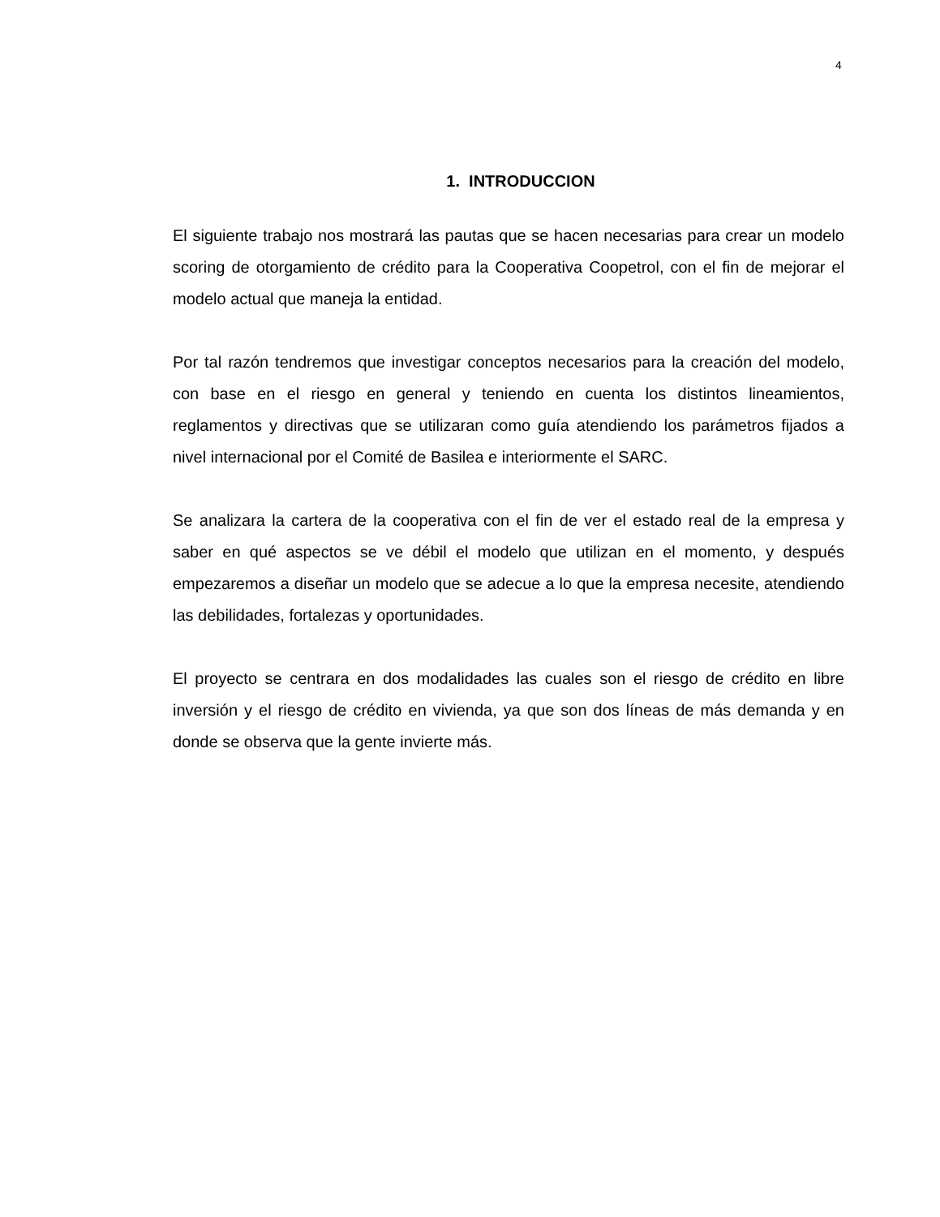4
1. INTRODUCCION
El siguiente trabajo nos mostrará las pautas que se hacen necesarias para crear un modelo scoring de otorgamiento de crédito para la Cooperativa Coopetrol, con el fin de mejorar el modelo actual que maneja la entidad.
Por tal razón tendremos que investigar conceptos necesarios para la creación del modelo, con base en el riesgo en general y teniendo en cuenta los distintos lineamientos, reglamentos y directivas que se utilizaran como guía atendiendo los parámetros fijados a nivel internacional por el Comité de Basilea e interiormente el SARC.
Se analizara la cartera de la cooperativa con el fin de ver el estado real de la empresa y saber en qué aspectos se ve débil el modelo que utilizan en el momento, y después empezaremos a diseñar un modelo que se adecue a lo que la empresa necesite, atendiendo las debilidades, fortalezas y oportunidades.
El proyecto se centrara en dos modalidades las cuales son el riesgo de crédito en libre inversión y el riesgo de crédito en vivienda, ya que son dos líneas de más demanda y en donde se observa que la gente invierte más.